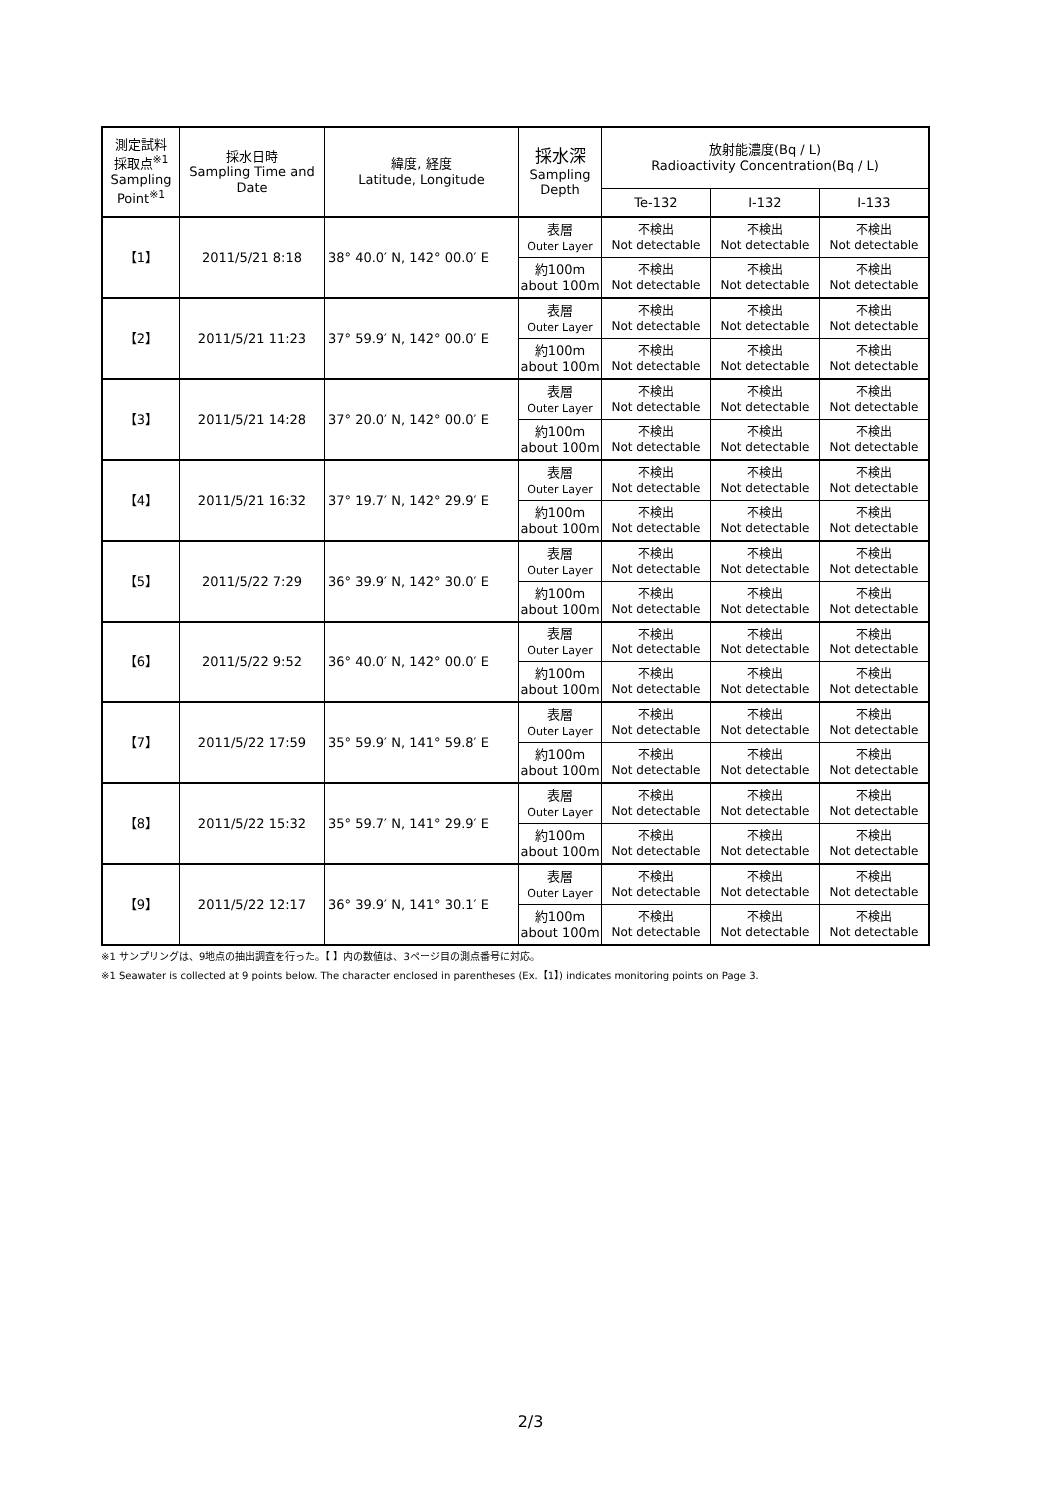| 測定試料 採取点<sup>※1</sup> Sampling Point<sup>※1</sup> | 採水日時 Sampling Time and Date | 緯度, 経度 Latitude, Longitude | 採水深 Sampling Depth | 放射能濃度(Bq / L) Radioactivity Concentration(Bq / L) | | |
| --- | --- | --- | --- | --- | --- | --- |
| | | | | Te-132 | I-132 | I-133 |
| 【1】 | 2011/5/21 8:18 | 38° 40.0′ N, 142° 00.0′ E | 表層 Outer Layer | 不検出 Not detectable | 不検出 Not detectable | 不検出 Not detectable |
| | | | 約100m about 100m | 不検出 Not detectable | 不検出 Not detectable | 不検出 Not detectable |
| 【2】 | 2011/5/21 11:23 | 37° 59.9′ N, 142° 00.0′ E | 表層 Outer Layer | 不検出 Not detectable | 不検出 Not detectable | 不検出 Not detectable |
| | | | 約100m about 100m | 不検出 Not detectable | 不検出 Not detectable | 不検出 Not detectable |
| 【3】 | 2011/5/21 14:28 | 37° 20.0′ N, 142° 00.0′ E | 表層 Outer Layer | 不検出 Not detectable | 不検出 Not detectable | 不検出 Not detectable |
| | | | 約100m about 100m | 不検出 Not detectable | 不検出 Not detectable | 不検出 Not detectable |
| 【4】 | 2011/5/21 16:32 | 37° 19.7′ N, 142° 29.9′ E | 表層 Outer Layer | 不検出 Not detectable | 不検出 Not detectable | 不検出 Not detectable |
| | | | 約100m about 100m | 不検出 Not detectable | 不検出 Not detectable | 不検出 Not detectable |
| 【5】 | 2011/5/22 7:29 | 36° 39.9′ N, 142° 30.0′ E | 表層 Outer Layer | 不検出 Not detectable | 不検出 Not detectable | 不検出 Not detectable |
| | | | 約100m about 100m | 不検出 Not detectable | 不検出 Not detectable | 不検出 Not detectable |
| 【6】 | 2011/5/22 9:52 | 36° 40.0′ N, 142° 00.0′ E | 表層 Outer Layer | 不検出 Not detectable | 不検出 Not detectable | 不検出 Not detectable |
| | | | 約100m about 100m | 不検出 Not detectable | 不検出 Not detectable | 不検出 Not detectable |
| 【7】 | 2011/5/22 17:59 | 35° 59.9′ N, 141° 59.8′ E | 表層 Outer Layer | 不検出 Not detectable | 不検出 Not detectable | 不検出 Not detectable |
| | | | 約100m about 100m | 不検出 Not detectable | 不検出 Not detectable | 不検出 Not detectable |
| 【8】 | 2011/5/22 15:32 | 35° 59.7′ N, 141° 29.9′ E | 表層 Outer Layer | 不検出 Not detectable | 不検出 Not detectable | 不検出 Not detectable |
| | | | 約100m about 100m | 不検出 Not detectable | 不検出 Not detectable | 不検出 Not detectable |
| 【9】 | 2011/5/22 12:17 | 36° 39.9′ N, 141° 30.1′ E | 表層 Outer Layer | 不検出 Not detectable | 不検出 Not detectable | 不検出 Not detectable |
| | | | 約100m about 100m | 不検出 Not detectable | 不検出 Not detectable | 不検出 Not detectable |
※1 サンプリングは、9地点の抽出調査を行った。【 】内の数値は、3ページ目の測点番号に対応。
※1 Seawater is collected at 9 points below. The character enclosed in parentheses (Ex.【1】) indicates monitoring points on Page 3.
2/3